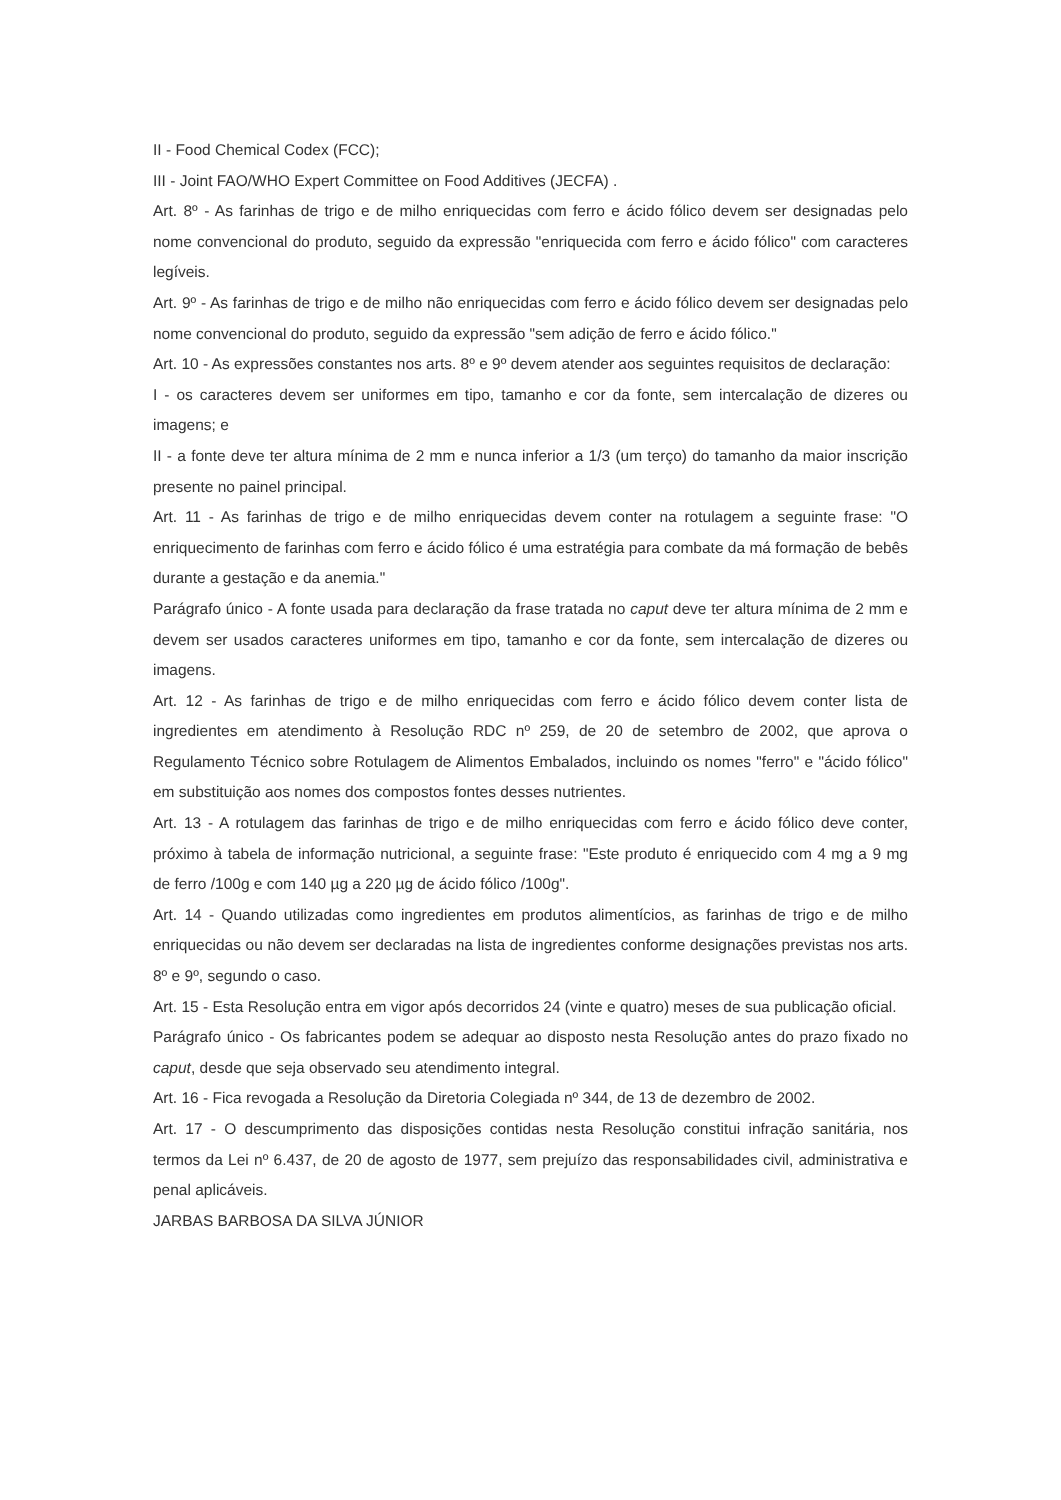II - Food Chemical Codex (FCC);
III - Joint FAO/WHO Expert Committee on Food Additives (JECFA) .
Art. 8º - As farinhas de trigo e de milho enriquecidas com ferro e ácido fólico devem ser designadas pelo nome convencional do produto, seguido da expressão "enriquecida com ferro e ácido fólico" com caracteres legíveis.
Art. 9º - As farinhas de trigo e de milho não enriquecidas com ferro e ácido fólico devem ser designadas pelo nome convencional do produto, seguido da expressão "sem adição de ferro e ácido fólico."
Art. 10 - As expressões constantes nos arts. 8º e 9º devem atender aos seguintes requisitos de declaração:
I - os caracteres devem ser uniformes em tipo, tamanho e cor da fonte, sem intercalação de dizeres ou imagens; e
II - a fonte deve ter altura mínima de 2 mm e nunca inferior a 1/3 (um terço) do tamanho da maior inscrição presente no painel principal.
Art. 11 - As farinhas de trigo e de milho enriquecidas devem conter na rotulagem a seguinte frase: "O enriquecimento de farinhas com ferro e ácido fólico é uma estratégia para combate da má formação de bebês durante a gestação e da anemia."
Parágrafo único - A fonte usada para declaração da frase tratada no caput deve ter altura mínima de 2 mm e devem ser usados caracteres uniformes em tipo, tamanho e cor da fonte, sem intercalação de dizeres ou imagens.
Art. 12 - As farinhas de trigo e de milho enriquecidas com ferro e ácido fólico devem conter lista de ingredientes em atendimento à Resolução RDC nº 259, de 20 de setembro de 2002, que aprova o Regulamento Técnico sobre Rotulagem de Alimentos Embalados, incluindo os nomes "ferro" e "ácido fólico" em substituição aos nomes dos compostos fontes desses nutrientes.
Art. 13 - A rotulagem das farinhas de trigo e de milho enriquecidas com ferro e ácido fólico deve conter, próximo à tabela de informação nutricional, a seguinte frase: "Este produto é enriquecido com 4 mg a 9 mg de ferro /100g e com 140 µg a 220 µg de ácido fólico /100g".
Art. 14 - Quando utilizadas como ingredientes em produtos alimentícios, as farinhas de trigo e de milho enriquecidas ou não devem ser declaradas na lista de ingredientes conforme designações previstas nos arts. 8º e 9º, segundo o caso.
Art. 15 - Esta Resolução entra em vigor após decorridos 24 (vinte e quatro) meses de sua publicação oficial.
Parágrafo único - Os fabricantes podem se adequar ao disposto nesta Resolução antes do prazo fixado no caput, desde que seja observado seu atendimento integral.
Art. 16 - Fica revogada a Resolução da Diretoria Colegiada nº 344, de 13 de dezembro de 2002.
Art. 17 - O descumprimento das disposições contidas nesta Resolução constitui infração sanitária, nos termos da Lei nº 6.437, de 20 de agosto de 1977, sem prejuízo das responsabilidades civil, administrativa e penal aplicáveis.
JARBAS BARBOSA DA SILVA JÚNIOR